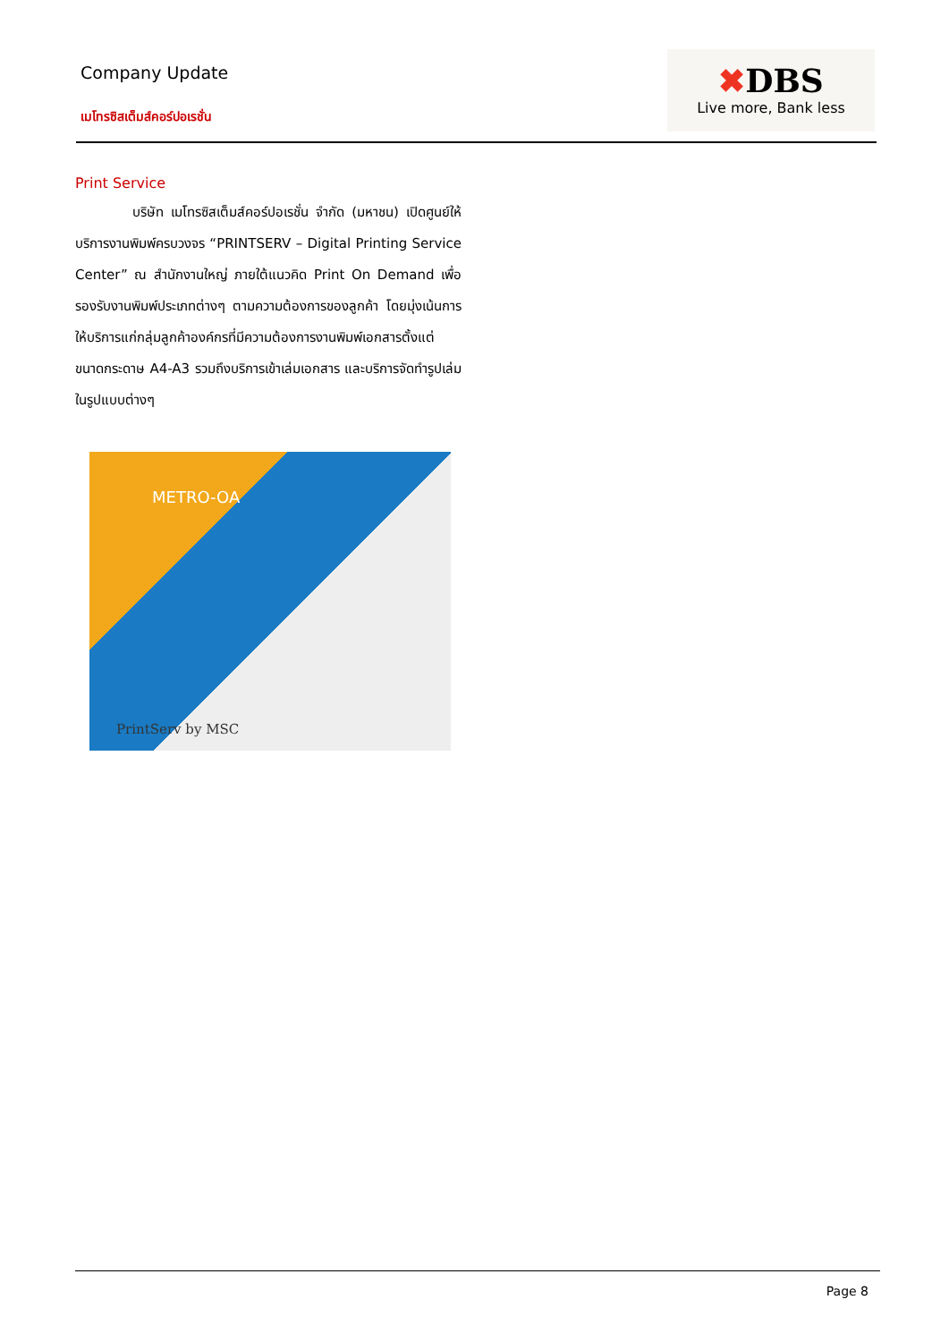Company Update
เมโทรซิสเต็มส์คอร์ปอเรชั่น
✖DBS
Live more, Bank less
Print Service
บริษัท เมโทรซิสเต็มส์คอร์ปอเรชั่น จำกัด (มหาชน) เปิดศูนย์ให้บริการงานพิมพ์ครบวงจร “PRINTSERV – Digital Printing Service Center” ณ สำนักงานใหญ่ ภายใต้แนวคิด Print On Demand เพื่อรองรับงานพิมพ์ประเภทต่างๆ ตามความต้องการของลูกค้า โดยมุ่งเน้นการให้บริการแก่กลุ่มลูกค้าองค์กรที่มีความต้องการงานพิมพ์เอกสารตั้งแต่ขนาดกระดาษ A4-A3 รวมถึงบริการเข้าเล่มเอกสาร และบริการจัดทำรูปเล่มในรูปแบบต่างๆ
METRO-OA
PrintServ by MSC
Page 8